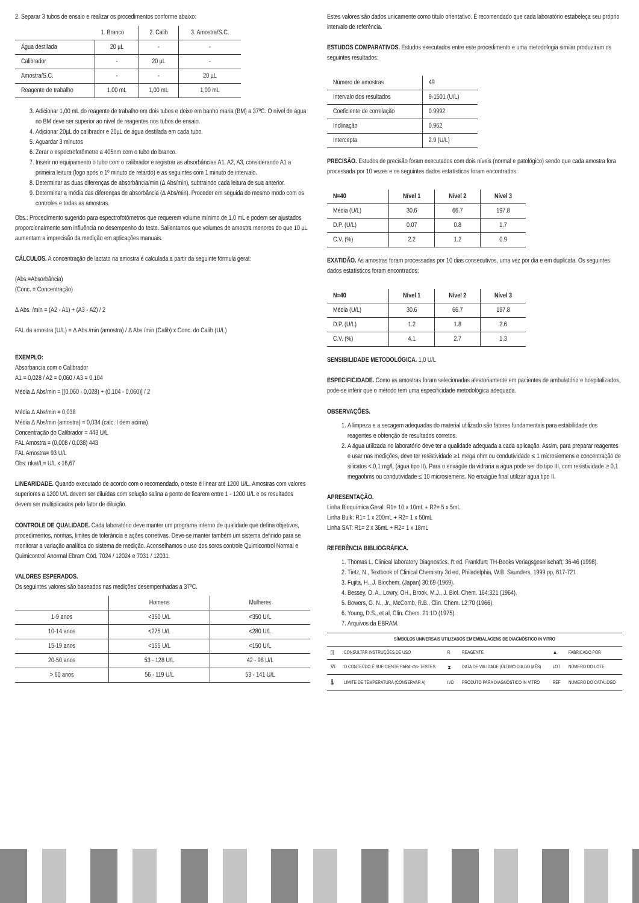2. Separar 3 tubos de ensaio e realizar os procedimentos conforme abaixo:
| | 1. Branco | 2. Calib | 3. Amostra/S.C. |
| Água destilada | 20 µL | - | - |
| Calibrador | - | 20 µL | - |
| Amostra/S.C. | - | - | 20 µL |
| Reagente de trabalho | 1,00 mL | 1,00 mL | 1,00 mL |
3. Adicionar 1,00 mL do reagente de trabalho em dois tubos e deixe em banho maria (BM) a 37ºC. O nível de água no BM deve ser superior ao nível de reagentes nos tubos de ensaio.
4. Adicionar 20µL do calibrador e 20µL de água destilada em cada tubo.
5. Aguardar 3 minutos
6. Zerar o espectrofotômetro a 405nm com o tubo do branco.
7. Inserir no equipamento o tubo com o calibrador e registrar as absorbâncias A1, A2, A3, considerando A1 a primeira leitura (logo após o 1º minuto de retardo) e as seguintes com 1 minuto de intervalo.
8. Determinar as duas diferenças de absorbância/min (Δ Abs/min), subtraindo cada leitura de sua anterior.
9. Determinar a média das diferenças de absorbância (Δ Abs/min). Proceder em seguida do mesmo modo com os controles e todas as amostras.
Obs.: Procedimento sugerido para espectrofotômetros que requerem volume mínimo de 1,0 mL e podem ser ajustados proporcionalmente sem influência no desempenho do teste. Salientamos que volumes de amostra menores do que 10 µL aumentam a imprecisão da medição em aplicações manuais.
CÁLCULOS. A concentração de lactato na amostra é calculada a partir da seguinte fórmula geral:
(Abs.=Absorbância)
(Conc. = Concentração)
Δ Abs. /min = (A2 - A1) + (A3 - A2) / 2
FAL da amostra (U/L) = Δ Abs /min (amostra) / Δ Abs /min (Calib) x Conc. do Calib (U/L)
EXEMPLO:
Absorbancia com o Calibrador
A1 = 0,028 / A2 = 0,060 / A3 = 0,104
Média Δ Abs/min = [(0,060 - 0,028) + (0,104 - 0,060)] / 2
Média Δ Abs/min = 0,038
Média Δ Abs/min (amostra) = 0,034 (calc. I dem acima)
Concentração do Calibrador = 443 U/L
FAL Amostra = (0,008 / 0,038) 443
FAL Amostra= 93 U/L
Obs: nkat/L= U/L x 16,67
LINEARIDADE. Quando executado de acordo com o recomendado, o teste é linear até 1200 U/L. Amostras com valores superiores a 1200 U/L devem ser diluídas com solução salina a ponto de ficarem entre 1 - 1200 U/L e os resultados devem ser multiplicados pelo fator de diluição.
CONTROLE DE QUALIDADE. Cada laboratório deve manter um programa interno de qualidade que defina objetivos, procedimentos, normas, limites de tolerância e ações corretivas. Deve-se manter também um sistema definido para se monitorar a variação analítica do sistema de medição. Aconselhamos o uso dos soros controle Quimicontrol Normal e Quimicontrol Anormal Ebram Cód. 7024 / 12024 e 7031 / 12031.
VALORES ESPERADOS.
Os seguintes valores são baseados nas medições desempenhadas a 37ºC.
| | Homens | Mulheres |
| 1-9 anos | <350 U/L | <350 U/L |
| 10-14 anos | <275 U/L | <280 U/L |
| 15-19 anos | <155 U/L | <150 U/L |
| 20-50 anos | 53 - 128 U/L | 42 - 98 U/L |
| > 60 anos | 56 - 119 U/L | 53 - 141 U/L |
Estes valores são dados unicamente como título orientativo. É recomendado que cada laboratório estabeleça seu próprio intervalo de referência.
ESTUDOS COMPARATIVOS. Estudos executados entre este procedimento e uma metodologia similar produziram os seguintes resultados:
| Número de amostras | 49 |
| Intervalo dos resultados | 9-1501 (U/L) |
| Coeficiente de correlação | 0.9992 |
| Inclinação | 0.962 |
| Intercepta | 2.9 (U/L) |
PRECISÃO. Estudos de precisão foram executados com dois níveis (normal e patológico) sendo que cada amostra fora processada por 10 vezes e os seguintes dados estatísticos foram encontrados:
| N=40 | Nível 1 | Nível 2 | Nível 3 |
| --- | --- | --- | --- |
| Média (U/L) | 30.6 | 66.7 | 197.8 |
| D.P. (U/L) | 0.07 | 0.8 | 1.7 |
| C.V. (%) | 2.2 | 1.2 | 0.9 |
EXATIDÃO. As amostras foram processadas por 10 dias consecutivos, uma vez por dia e em duplicata. Os seguintes dados estatísticos foram encontrados:
| N=40 | Nível 1 | Nível 2 | Nível 3 |
| --- | --- | --- | --- |
| Média (U/L) | 30.6 | 66.7 | 197.8 |
| D.P. (U/L) | 1.2 | 1.8 | 2.6 |
| C.V. (%) | 4.1 | 2.7 | 1.3 |
SENSIBILIDADE METODOLÓGICA. 1,0 U/L
ESPECIFICIDADE. Como as amostras foram selecionadas aleatoriamente em pacientes de ambulatório e hospitalizados, pode-se inferir que o método tem uma especificidade metodológica adequada.
OBSERVAÇÕES.
1. A limpeza e a secagem adequadas do material utilizado são fatores fundamentais para estabilidade dos reagentes e obtenção de resultados corretos.
2. A água utilizada no laboratório deve ter a qualidade adequada a cada aplicação. Assim, para preparar reagentes e usar nas medições, deve ter resistividade ≥1 mega ohm ou condutividade ≤ 1 microsiemens e concentração de silicatos < 0,1 mg/L (água tipo II). Para o enxágüe da vidraria a água pode ser do tipo III, com resistividade ≥ 0,1 megaohms ou condutividade ≤ 10 microsiemens. No enxágüe final utilizar água tipo II.
APRESENTAÇÃO.
Linha Bioquímica Geral: R1= 10 x 10mL + R2= 5 x 5mL
Linha Bulk: R1= 1 x 200mL + R2= 1 x 50mL
Linha SAT: R1= 2 x 36mL + R2= 1 x 18mL
REFERÊNCIA BIBLIOGRÁFICA.
1. Thomas L. Clinical laboratory Diagnostics. I't ed. Frankfurt: TH-Books Veriagsgeselischaft; 36-46 (1998).
2. Tietz, N., Textbook of Clinical Chemistry 3d ed, Philadelphia, W.B. Saunders, 1999 pp, 617-721
3. Fujita, H., J. Biochem, (Japan) 30:69 (1969).
4. Bessey, O. A., Lowry, OH., Brook, M.J., J. Biol. Chem. 164:321 (1964).
5. Bowers, G. N., Jr., McComb, R.B., Clin. Chem. 12:70 (1966).
6. Young, D.S., et al, Clin. Chem. 21:1D (1975).
7. Arquivos da EBRAM.
| SÍMBOLOS UNIVERSAIS UTILIZADOS EM EMBALAGENS DE DIAGNÓSTICO IN VITRO | | | | | |
| --- | --- | --- | --- | --- | --- |
| [i] | CONSULTAR INSTRUÇÕES DE USO | R | REAGENTE | ▲ | FABRICADO POR |
| ∇Σ | O CONTEÚDO É SUFICIENTE PARA <N> TESTES | ⧗ | DATA DE VALIDADE (ÚLTIMO DIA DO MÊS) | LOT | NÚMERO DO LOTE |
| 🌡 | LIMITE DE TEMPERATURA (CONSERVAR A) | IVD | PRODUTO PARA DIAGNÓSTICO IN VITRO | REF | NÚMERO DO CATÁLOGO |